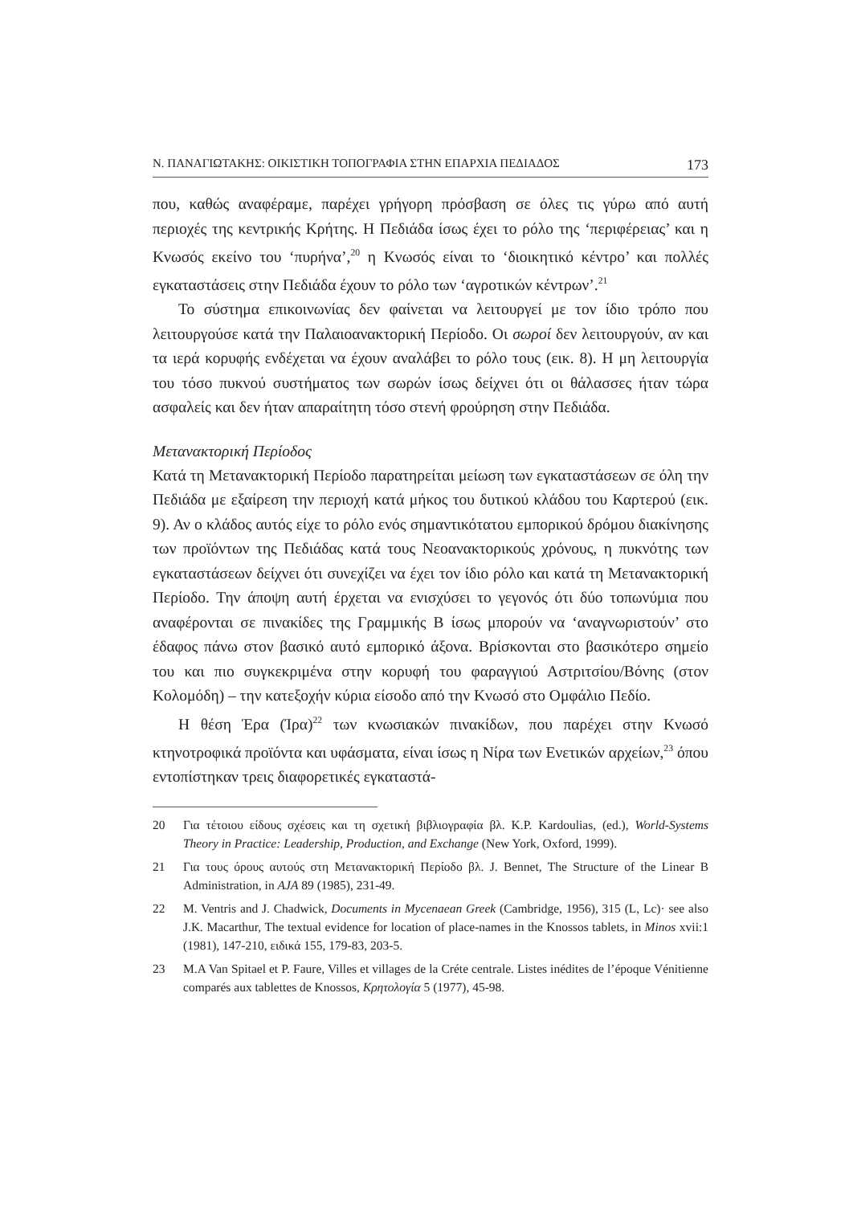Ν. ΠΑΝΑΓΙΩΤΑΚΗΣ: ΟΙΚΙΣΤΙΚΗ ΤΟΠΟΓΡΑΦΙΑ ΣΤΗΝ ΕΠΑΡΧΙΑ ΠΕΔΙΑΔΟΣ 173
που, καθώς αναφέραμε, παρέχει γρήγορη πρόσβαση σε όλες τις γύρω από αυτή περιοχές της κεντρικής Κρήτης. Η Πεδιάδα ίσως έχει το ρόλο της ‘περιφέρειας’ και η Κνωσός εκείνο του ‘πυρήνα’,<sup>20</sup> η Κνωσός είναι το ‘διοικητικό κέντρο’ και πολλές εγκαταστάσεις στην Πεδιάδα έχουν το ρόλο των ‘αγροτικών κέντρων’.<sup>21</sup>
Το σύστημα επικοινωνίας δεν φαίνεται να λειτουργεί με τον ίδιο τρόπο που λειτουργούσε κατά την Παλαιοανακτορική Περίοδο. Οι σωροί δεν λειτουργούν, αν και τα ιερά κορυφής ενδέχεται να έχουν αναλάβει το ρόλο τους (εικ. 8). Η μη λειτουργία του τόσο πυκνού συστήματος των σωρών ίσως δείχνει ότι οι θάλασσες ήταν τώρα ασφαλείς και δεν ήταν απαραίτητη τόσο στενή φρούρηση στην Πεδιάδα.
Μετανακτορική Περίοδος
Κατά τη Μετανακτορική Περίοδο παρατηρείται μείωση των εγκαταστάσεων σε όλη την Πεδιάδα με εξαίρεση την περιοχή κατά μήκος του δυτικού κλάδου του Καρτερού (εικ. 9). Αν ο κλάδος αυτός είχε το ρόλο ενός σημαντικότατου εμπορικού δρόμου διακίνησης των προϊόντων της Πεδιάδας κατά τους Νεοανακτορικούς χρόνους, η πυκνότης των εγκαταστάσεων δείχνει ότι συνεχίζει να έχει τον ίδιο ρόλο και κατά τη Μετανακτορική Περίοδο. Την άποψη αυτή έρχεται να ενισχύσει το γεγονός ότι δύο τοπωνύμια που αναφέρονται σε πινακίδες της Γραμμικής Β ίσως μπορούν να ‘αναγνωριστούν’ στο έδαφος πάνω στον βασικό αυτό εμπορικό άξονα. Βρίσκονται στο βασικότερο σημείο του και πιο συγκεκριμένα στην κορυφή του φαραγγιού Αστριτσίου/Βόνης (στον Κολομόδη) – την κατεξοχήν κύρια είσοδο από την Κνωσό στο Ομφάλιο Πεδίο.
Η θέση Έρα (Ίρα)<sup>22</sup> των κνωσιακών πινακίδων, που παρέχει στην Κνωσό κτηνοτροφικά προϊόντα και υφάσματα, είναι ίσως η Νίρα των Ενετικών αρχείων,<sup>23</sup> όπου εντοπίστηκαν τρεις διαφορετικές εγκαταστά-
20 Για τέτοιου είδους σχέσεις και τη σχετική βιβλιογραφία βλ. K.P. Kardoulias, (ed.), World-Systems Theory in Practice: Leadership, Production, and Exchange (New York, Oxford, 1999).
21 Για τους όρους αυτούς στη Μετανακτορική Περίοδο βλ. J. Bennet, The Structure of the Linear B Administration, in AJA 89 (1985), 231-49.
22 M. Ventris and J. Chadwick, Documents in Mycenaean Greek (Cambridge, 1956), 315 (L, Lc)· see also J.K. Macarthur, The textual evidence for location of place-names in the Knossos tablets, in Minos xvii:1 (1981), 147-210, ειδικά 155, 179-83, 203-5.
23 M.A Van Spitael et P. Faure, Villes et villages de la Créte centrale. Listes inédites de l’époque Vénitienne comparés aux tablettes de Knossos, Κρητολογία 5 (1977), 45-98.